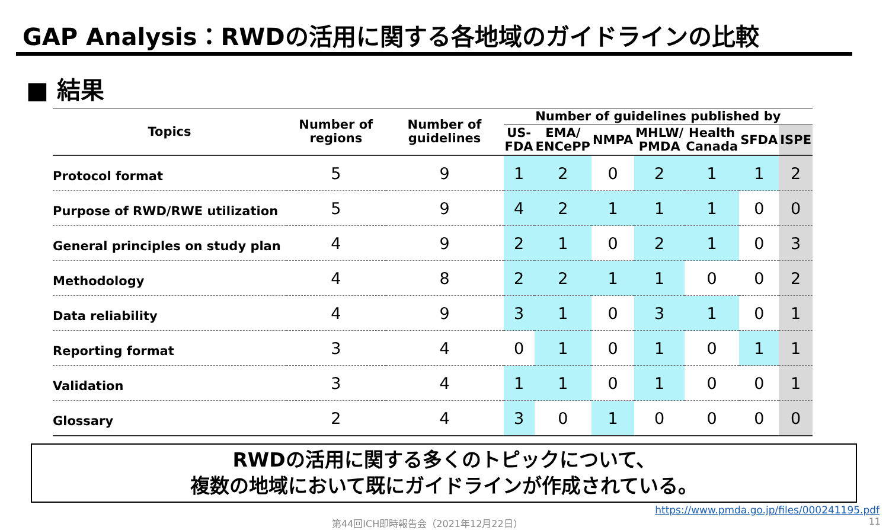GAP Analysis：RWDの活用に関する各地域のガイドラインの比較
■ 結果
| Topics | Number of regions | Number of guidelines | Number of guidelines published by | | | | | | |
| --- | --- | --- | --- | --- | --- | --- | --- | --- | --- |
| | | | US- FDA | EMA/ ENCePP | NMPA | MHLW/ PMDA | Health Canada | SFDA | ISPE |
| Protocol format | 5 | 9 | 1 | 2 | 0 | 2 | 1 | 1 | 2 |
| Purpose of RWD/RWE utilization | 5 | 9 | 4 | 2 | 1 | 1 | 1 | 0 | 0 |
| General principles on study plan | 4 | 9 | 2 | 1 | 0 | 2 | 1 | 0 | 3 |
| Methodology | 4 | 8 | 2 | 2 | 1 | 1 | 0 | 0 | 2 |
| Data reliability | 4 | 9 | 3 | 1 | 0 | 3 | 1 | 0 | 1 |
| Reporting format | 3 | 4 | 0 | 1 | 0 | 1 | 0 | 1 | 1 |
| Validation | 3 | 4 | 1 | 1 | 0 | 1 | 0 | 0 | 1 |
| Glossary | 2 | 4 | 3 | 0 | 1 | 0 | 0 | 0 | 0 |
RWDの活用に関する多くのトピックについて、
複数の地域において既にガイドラインが作成されている。
https://www.pmda.go.jp/files/000241195.pdf
第44回ICH即時報告会（2021年12月22日） 11